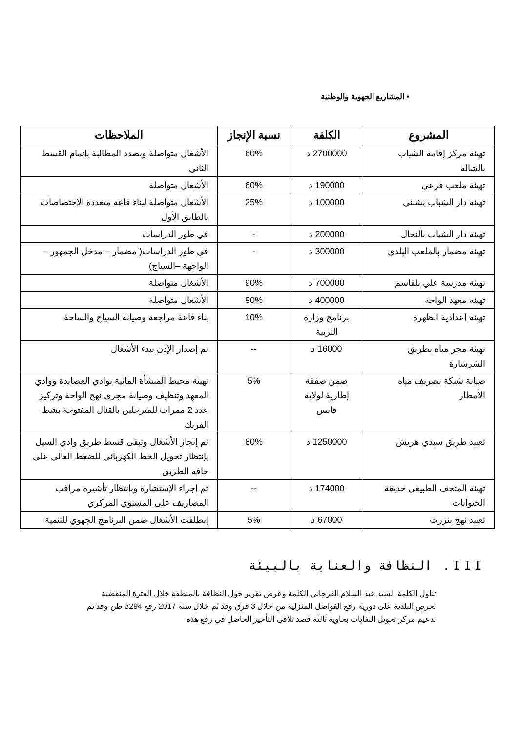• المشاريع الجهوية والوطنية
| المشروع | الكلفة | نسبة الإنجاز | الملاحظات |
| --- | --- | --- | --- |
| تهيئة مركز إقامة الشباب بالشالة | 2700000 د | 60% | الأشغال متواصلة وبصدد المطالبة بإتمام القسط الثاني |
| تهيئة ملعب فرعي | 190000 د | 60% | الأشغال متواصلة |
| تهيئة دار الشباب بشنني | 100000 د | 25% | الأشغال متواصلة لبناء قاعة متعددة الإختصاصات بالطابق الأول |
| تهيئة دار الشباب بالنحال | 200000 د | - | في طور الدراسات |
| تهيئة مضمار بالملعب البلدي | 300000 د | - | في طور الدراسات( مضمار – مدخل الجمهور –الواجهة –السياج) |
| تهيئة مدرسة علي بلقاسم | 700000 د | 90% | الأشغال متواصلة |
| تهيئة معهد الواحة | 400000 د | 90% | الأشغال متواصلة |
| تهيئة إعدادية الظهرة | برنامج وزارة التربية | 10% | بناء قاعة مراجعة وصيانة السياج والساحة |
| تهيئة مجر مياه بطريق الشرشارة | 16000 د | -- | تم إصدار الإذن ببدء الأشغال |
| صيانة شبكة تصريف مياه الأمطار | ضمن صفقة إطارية لولاية قابس | 5% | تهيئة محيط المنشأة المائية بوادي العصايدة ووادي المعهد وتنظيف وصيانة مجرى نهج الواحة وتركيز عدد 2 ممرات للمترجلين بالقنال المفتوحة بشط الفريك |
| تعبيد طريق سيدي هريش | 1250000 د | 80% | تم إنجاز الأشغال وتبقى قسط طريق وادي السيل بإنتظار تحويل الخط الكهربائي للضغط العالي على حافة الطريق |
| تهيئة المتحف الطبيعي حديقة الحيوانات | 174000 د | -- | تم إجراء الإستشارة وبإنتظار تأشيرة مراقب المصاريف على المستوى المركزي |
| تعبيد نهج بنزرت | 67000 د | 5% | إنطلقت الأشغال ضمن البرنامج الجهوي للتنمية |
III. النظافة والعناية بالبيئة
تناول الكلمة السيد عبد السلام الفرجاني الكلمة وعرض تقرير حول النظافة بالمنطقة خلال الفترة المنقضية
تحرص البلدية على دورية رفع الفواضل المنزلية من خلال 3 فرق وقد تم خلال سنة 2017 رفع 3294 طن وقد تم تدعيم مركز تحويل النفايات بحاوية ثالثة قصد تلافي التأخير الحاصل في رفع هذه